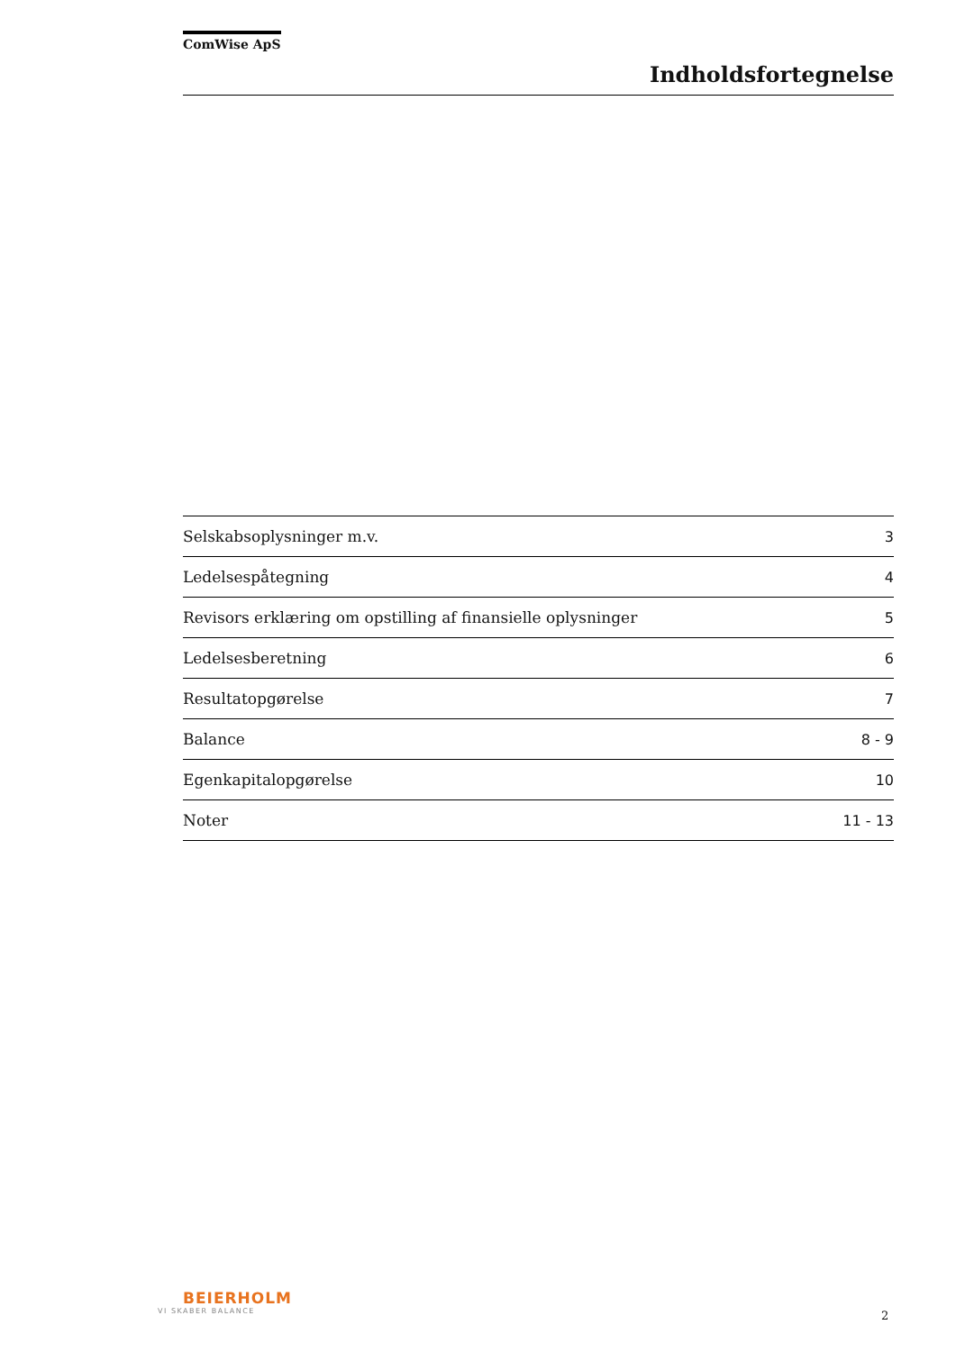ComWise ApS
Indholdsfortegnelse
| Selskabsoplysninger m.v. | 3 |
| Ledelsespåtegning | 4 |
| Revisors erklæring om opstilling af finansielle oplysninger | 5 |
| Ledelsesberetning | 6 |
| Resultatopgørelse | 7 |
| Balance | 8 - 9 |
| Egenkapitalopgørelse | 10 |
| Noter | 11 - 13 |
BEIERHOLM
VI SKABER BALANCE
2